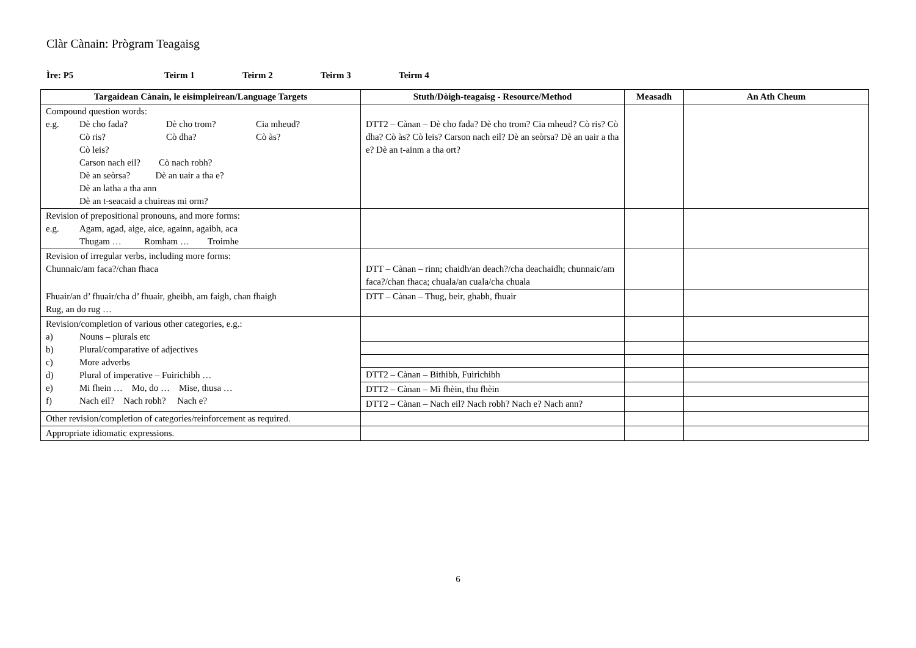Clàr Cànain: Prògram Teagaisg
Ìre: P5 Teirm 1 Teirm 2 Teirm 3 Teirm 4
| Targaidean Cànain, le eisimpleirean/Language Targets | Stuth/Dòigh-teagaisg - Resource/Method | Measadh | An Ath Cheum |
| --- | --- | --- | --- |
| Compound question words: e.g. Dè cho fada? Dè cho trom? Cia mheud? Cò ris? Cò dha? Cò às? Cò leis? Carson nach eil? Cò nach robh? Dè an seòrsa? Dè an uair a tha e? Dè an latha a tha ann Dè an t-seacaid a chuireas mi orm? | DTT2 – Cànan – Dè cho fada? Dè cho trom? Cia mheud? Cò ris? Cò dha? Cò às? Cò leis? Carson nach eil? Dè an seòrsa? Dè an uair a tha e? Dè an t-ainm a tha ort? | | |
| Revision of prepositional pronouns, and more forms: e.g. Agam, agad, aige, aice, againn, agaibh, aca Thugam … Romham … Troimhe | | | |
| Revision of irregular verbs, including more forms: Chunnaic/am faca?/chan fhaca | DTT – Cànan – rinn; chaidh/an deach?/cha deachaidh; chunnaic/am faca?/chan fhaca; chuala/an cuala/cha chuala | | |
| Fhuair/an d’ fhuair/cha d’ fhuair, gheibh, am faigh, chan fhaigh Rug, an do rug … | DTT – Cànan – Thug, beir, ghabh, fhuair | | |
| Revision/completion of various other categories, e.g.: a) Nouns – plurals etc b) Plural/comparative of adjectives c) More adverbs d) Plural of imperative – Fuirichibh … e) Mi fhein … Mo, do … Mise, thusa … f) Nach eil? Nach robh? Nach e? | | | |
| | DTT2 – Cànan – Bithibh, Fuirichibh | | |
| | DTT2 – Cànan – Mi fhèin, thu fhèin | | |
| | DTT2 – Cànan – Nach eil? Nach robh? Nach e? Nach ann? | | |
| Other revision/completion of categories/reinforcement as required. | | | |
| Appropriate idiomatic expressions. | | | |
6